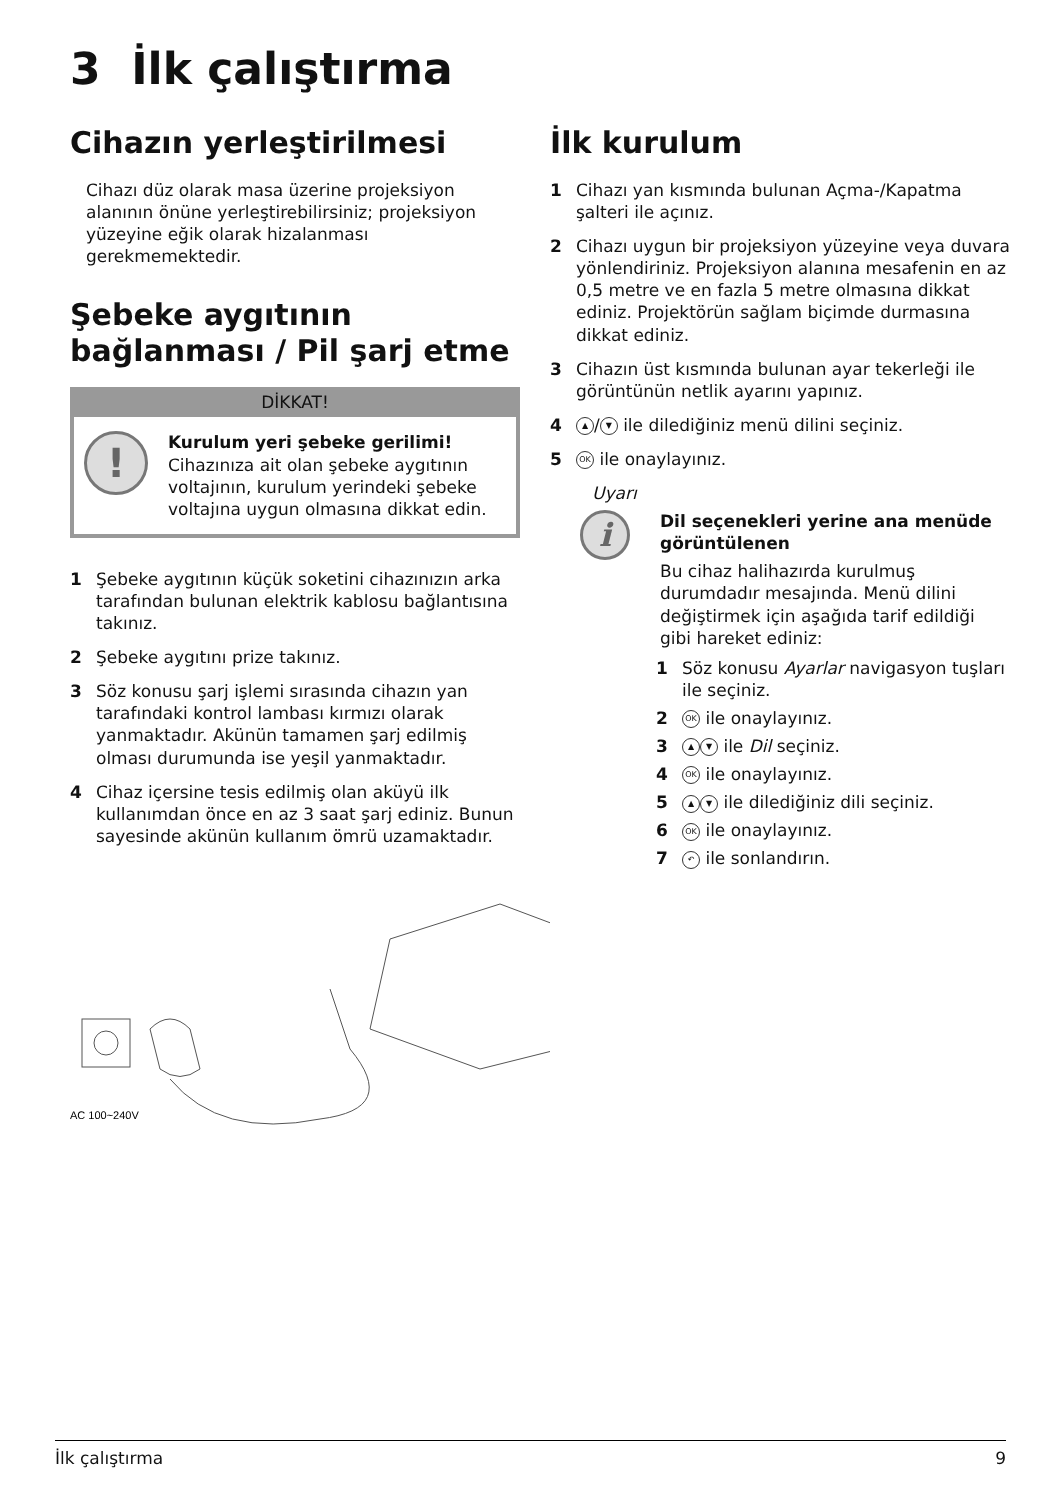3 İlk çalıştırma
Cihazın yerleştirilmesi
Cihazı düz olarak masa üzerine projeksiyon alanının önüne yerleştirebilirsiniz; projeksiyon yüzeyine eğik olarak hizalanması gerekmemektedir.
Şebeke aygıtının bağlanması / Pil şarj etme
DİKKAT!
!
Kurulum yeri şebeke gerilimi!
Cihazınıza ait olan şebeke aygıtının voltajının, kurulum yerindeki şebeke voltajına uygun olmasına dikkat edin.
1 Şebeke aygıtının küçük soketini cihazınızın arka tarafından bulunan elektrik kablosu bağlantısına takınız.
2 Şebeke aygıtını prize takınız.
3 Söz konusu şarj işlemi sırasında cihazın yan tarafındaki kontrol lambası kırmızı olarak yanmaktadır. Akünün tamamen şarj edilmiş olması durumunda ise yeşil yanmaktadır.
4 Cihaz içersine tesis edilmiş olan aküyü ilk kullanımdan önce en az 3 saat şarj ediniz. Bunun sayesinde akünün kullanım ömrü uzamaktadır.
AC 100~240V
İlk kurulum
1 Cihazı yan kısmında bulunan Açma-/Kapatma şalteri ile açınız.
2 Cihazı uygun bir projeksiyon yüzeyine veya duvara yönlendiriniz. Projeksiyon alanına mesafenin en az 0,5 metre ve en fazla 5 metre olmasına dikkat ediniz. Projektörün sağlam biçimde durmasına dikkat ediniz.
3 Cihazın üst kısmında bulunan ayar tekerleği ile görüntünün netlik ayarını yapınız.
4 ▲ / ▼ ile dilediğiniz menü dilini seçiniz.
5 OK ile onaylayınız.
Uyarı
i
Dil seçenekleri yerine ana menüde görüntülenen
Bu cihaz halihazırda kurulmuş durumdadır mesajında. Menü dilini değiştirmek için aşağıda tarif edildiği gibi hareket ediniz:
1 Söz konusu Ayarlar navigasyon tuşları ile seçiniz.
2 OK ile onaylayınız.
3 ▲ ▼ ile Dil seçiniz.
4 OK ile onaylayınız.
5 ▲ ▼ ile dilediğiniz dili seçiniz.
6 OK ile onaylayınız.
7 ↶ ile sonlandırın.
İlk çalıştırma 9